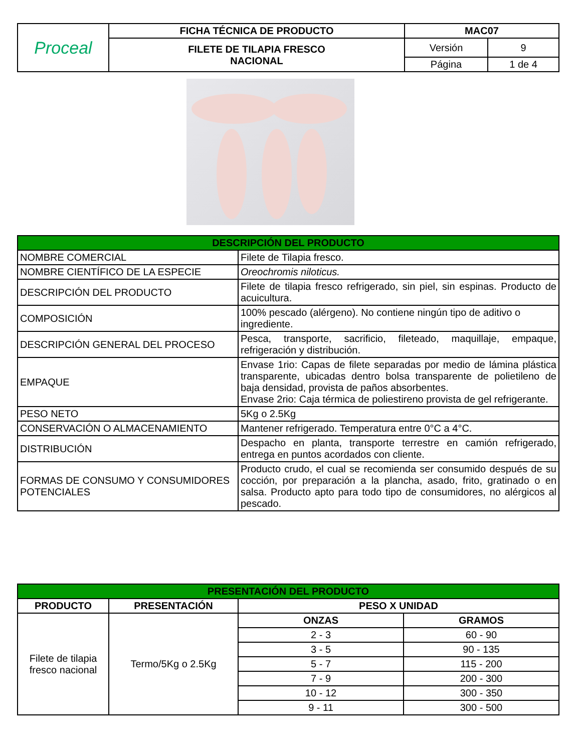| Proceal | FICHA TÉCNICA DE PRODUCTO | MAC07 | |
| | FILETE DE TILAPIA FRESCO NACIONAL | Versión | 9 |
| | | Página | 1 de 4 |
| DESCRIPCIÓN DEL PRODUCTO | |
| --- | --- |
| NOMBRE COMERCIAL | Filete de Tilapia fresco. |
| NOMBRE CIENTÍFICO DE LA ESPECIE | Oreochromis niloticus. |
| DESCRIPCIÓN DEL PRODUCTO | Filete de tilapia fresco refrigerado, sin piel, sin espinas. Producto de acuicultura. |
| COMPOSICIÓN | 100% pescado (alérgeno). No contiene ningún tipo de aditivo o ingrediente. |
| DESCRIPCIÓN GENERAL DEL PROCESO | Pesca, transporte, sacrificio, fileteado, maquillaje, empaque, refrigeración y distribución. |
| EMPAQUE | Envase 1rio: Capas de filete separadas por medio de lámina plástica transparente, ubicadas dentro bolsa transparente de polietileno de baja densidad, provista de paños absorbentes. Envase 2rio: Caja térmica de poliestireno provista de gel refrigerante. |
| PESO NETO | 5Kg o 2.5Kg |
| CONSERVACIÓN O ALMACENAMIENTO | Mantener refrigerado. Temperatura entre 0°C a 4°C. |
| DISTRIBUCIÓN | Despacho en planta, transporte terrestre en camión refrigerado, entrega en puntos acordados con cliente. |
| FORMAS DE CONSUMO Y CONSUMIDORES POTENCIALES | Producto crudo, el cual se recomienda ser consumido después de su cocción, por preparación a la plancha, asado, frito, gratinado o en salsa. Producto apto para todo tipo de consumidores, no alérgicos al pescado. |
| PRESENTACIÓN DEL PRODUCTO | | | |
| --- | --- | --- | --- |
| PRODUCTO | PRESENTACIÓN | PESO X UNIDAD | |
| Filete de tilapia fresco nacional | Termo/5Kg o 2.5Kg | ONZAS | GRAMOS |
| | | 2 - 3 | 60 - 90 |
| | | 3 - 5 | 90 - 135 |
| | | 5 - 7 | 115 - 200 |
| | | 7 - 9 | 200 - 300 |
| | | 10 - 12 | 300 - 350 |
| | | 9 - 11 | 300 - 500 |